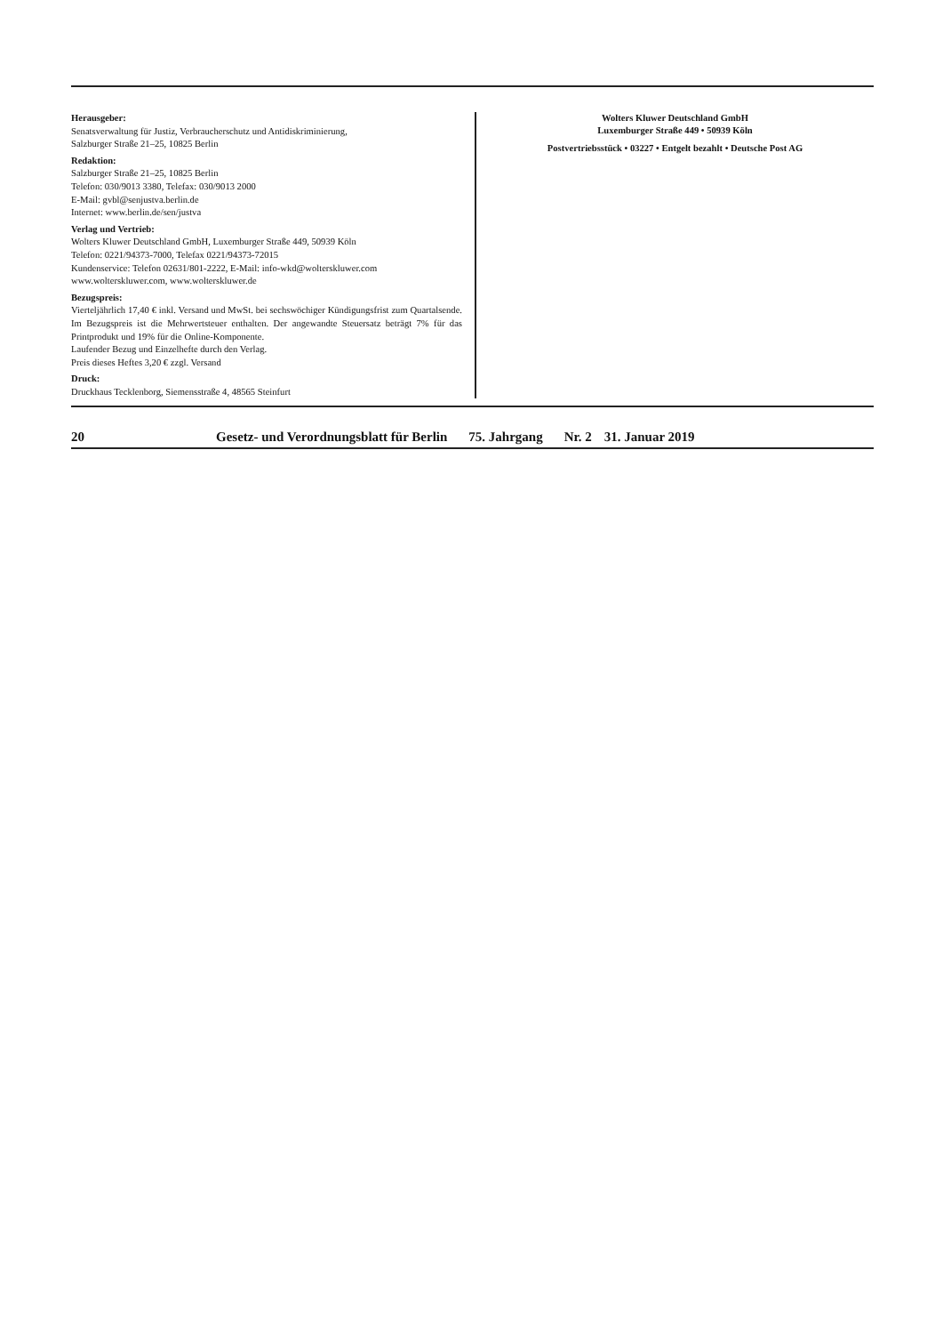Herausgeber:
Senatsverwaltung für Justiz, Verbraucherschutz und Antidiskriminierung,
Salzburger Straße 21–25, 10825 Berlin
Redaktion:
Salzburger Straße 21–25, 10825 Berlin
Telefon: 030/9013 3380, Telefax: 030/9013 2000
E-Mail: gvbl@senjustva.berlin.de
Internet: www.berlin.de/sen/justva
Verlag und Vertrieb:
Wolters Kluwer Deutschland GmbH, Luxemburger Straße 449, 50939 Köln
Telefon: 0221/94373-7000, Telefax 0221/94373-72015
Kundenservice: Telefon 02631/801-2222, E-Mail: info-wkd@wolterskluwer.com
www.wolterskluwer.com, www.wolterskluwer.de
Bezugspreis:
Vierteljährlich 17,40 € inkl. Versand und MwSt. bei sechswöchiger Kündigungsfrist zum Quartalsende. Im Bezugspreis ist die Mehrwertsteuer enthalten. Der angewandte Steuersatz beträgt 7% für das Printprodukt und 19% für die Online-Komponente.
Laufender Bezug und Einzelhefte durch den Verlag.
Preis dieses Heftes 3,20 € zzgl. Versand
Druck:
Druckhaus Tecklenborg, Siemensstraße 4, 48565 Steinfurt
Wolters Kluwer Deutschland GmbH
Luxemburger Straße 449 • 50939 Köln
Postvertriebsstück • 03227 • Entgelt bezahlt • Deutsche Post AG
20 Gesetz- und Verordnungsblatt für Berlin 75. Jahrgang Nr. 2 31. Januar 2019